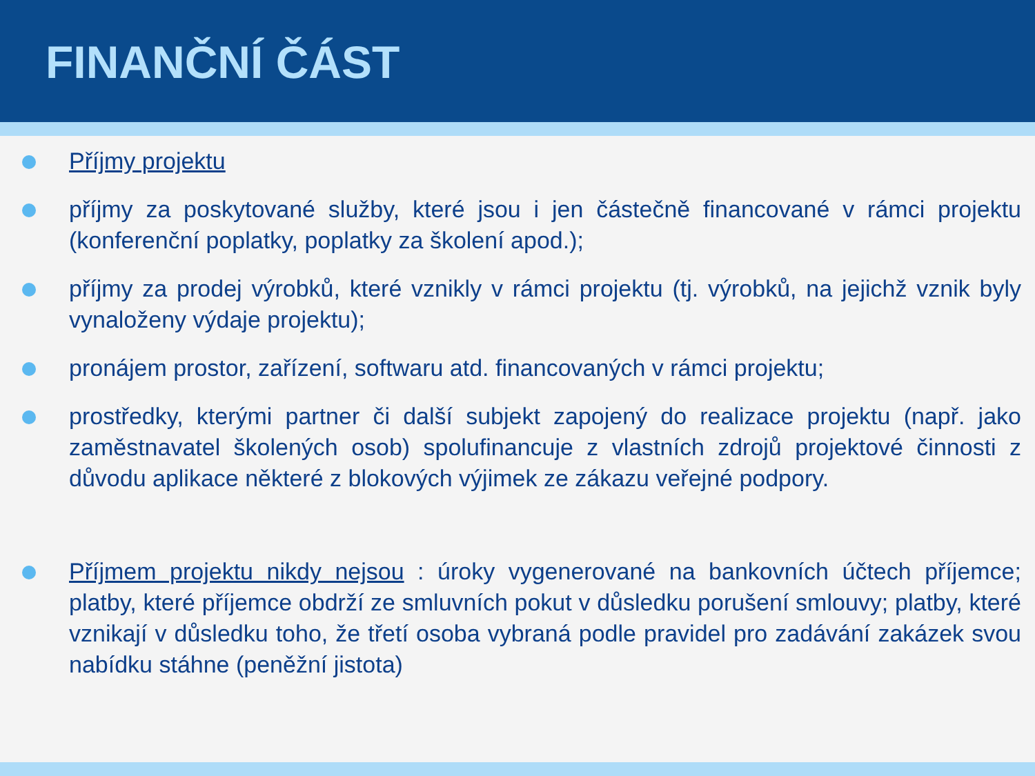FINANČNÍ ČÁST
Příjmy projektu
příjmy za poskytované služby, které jsou i jen částečně financované v rámci projektu (konferenční poplatky, poplatky za školení apod.);
příjmy za prodej výrobků, které vznikly v rámci projektu (tj. výrobků, na jejichž vznik byly vynaloženy výdaje projektu);
pronájem prostor, zařízení, softwaru atd. financovaných v rámci projektu;
prostředky, kterými partner či další subjekt zapojený do realizace projektu (např. jako zaměstnavatel školených osob) spolufinancuje z vlastních zdrojů projektové činnosti z důvodu aplikace některé z blokových výjimek ze zákazu veřejné podpory.
Příjmem projektu nikdy nejsou : úroky vygenerované na bankovních účtech příjemce; platby, které příjemce obdrží ze smluvních pokut v důsledku porušení smlouvy; platby, které vznikají v důsledku toho, že třetí osoba vybraná podle pravidel pro zadávání zakázek svou nabídku stáhne (peněžní jistota)